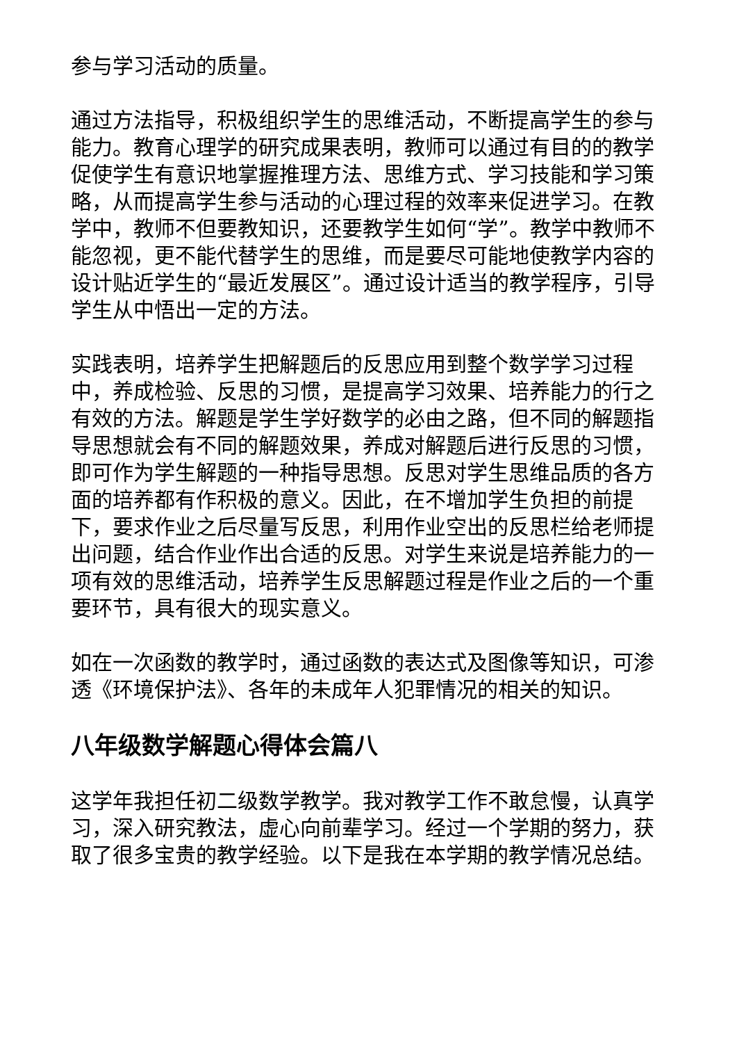参与学习活动的质量。
通过方法指导，积极组织学生的思维活动，不断提高学生的参与能力。教育心理学的研究成果表明，教师可以通过有目的的教学促使学生有意识地掌握推理方法、思维方式、学习技能和学习策略，从而提高学生参与活动的心理过程的效率来促进学习。在教学中，教师不但要教知识，还要教学生如何“学”。教学中教师不能忽视，更不能代替学生的思维，而是要尽可能地使教学内容的设计贴近学生的“最近发展区”。通过设计适当的教学程序，引导学生从中悟出一定的方法。
实践表明，培养学生把解题后的反思应用到整个数学学习过程中，养成检验、反思的习惯，是提高学习效果、培养能力的行之有效的方法。解题是学生学好数学的必由之路，但不同的解题指导思想就会有不同的解题效果，养成对解题后进行反思的习惯，即可作为学生解题的一种指导思想。反思对学生思维品质的各方面的培养都有作积极的意义。因此，在不增加学生负担的前提下，要求作业之后尽量写反思，利用作业空出的反思栏给老师提出问题，结合作业作出合适的反思。对学生来说是培养能力的一项有效的思维活动，培养学生反思解题过程是作业之后的一个重要环节，具有很大的现实意义。
如在一次函数的教学时，通过函数的表达式及图像等知识，可渗透《环境保护法》、各年的未成年人犯罪情况的相关的知识。
八年级数学解题心得体会篇八
这学年我担任初二级数学教学。我对教学工作不敢怠慢，认真学习，深入研究教法，虚心向前辈学习。经过一个学期的努力，获取了很多宝贵的教学经验。以下是我在本学期的教学情况总结。